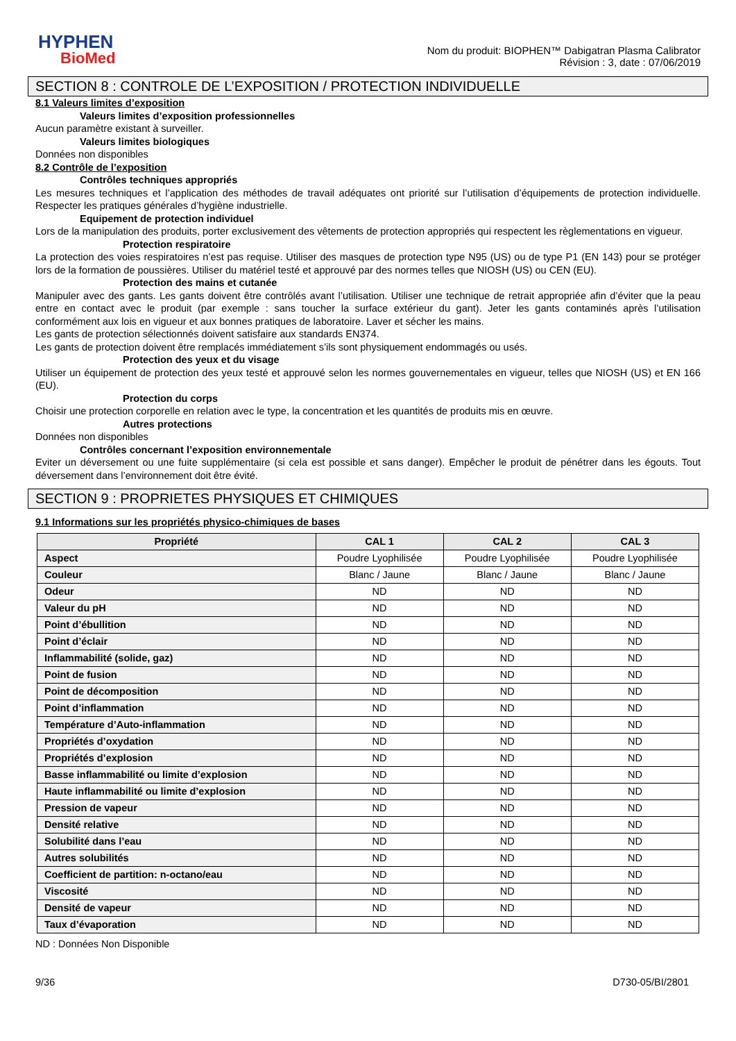HYPHEN
BioMed
Nom du produit: BIOPHEN™ Dabigatran Plasma Calibrator
Révision : 3, date : 07/06/2019
SECTION 8 : CONTROLE DE L’EXPOSITION / PROTECTION INDIVIDUELLE
8.1 Valeurs limites d’exposition
Valeurs limites d’exposition professionnelles
Aucun paramètre existant à surveiller.
Valeurs limites biologiques
Données non disponibles
8.2 Contrôle de l’exposition
Contrôles techniques appropriés
Les mesures techniques et l’application des méthodes de travail adéquates ont priorité sur l’utilisation d’équipements de protection individuelle. Respecter les pratiques générales d’hygiène industrielle.
Equipement de protection individuel
Lors de la manipulation des produits, porter exclusivement des vêtements de protection appropriés qui respectent les règlementations en vigueur.
Protection respiratoire
La protection des voies respiratoires n’est pas requise. Utiliser des masques de protection type N95 (US) ou de type P1 (EN 143) pour se protéger lors de la formation de poussières. Utiliser du matériel testé et approuvé par des normes telles que NIOSH (US) ou CEN (EU).
Protection des mains et cutanée
Manipuler avec des gants. Les gants doivent être contrôlés avant l’utilisation. Utiliser une technique de retrait appropriée afin d’éviter que la peau entre en contact avec le produit (par exemple : sans toucher la surface extérieur du gant). Jeter les gants contaminés après l’utilisation conformément aux lois en vigueur et aux bonnes pratiques de laboratoire. Laver et sécher les mains.
Les gants de protection sélectionnés doivent satisfaire aux standards EN374.
Les gants de protection doivent être remplacés immédiatement s’ils sont physiquement endommagés ou usés.
Protection des yeux et du visage
Utiliser un équipement de protection des yeux testé et approuvé selon les normes gouvernementales en vigueur, telles que NIOSH (US) et EN 166 (EU).
Protection du corps
Choisir une protection corporelle en relation avec le type, la concentration et les quantités de produits mis en œuvre.
Autres protections
Données non disponibles
Contrôles concernant l’exposition environnementale
Eviter un déversement ou une fuite supplémentaire (si cela est possible et sans danger). Empêcher le produit de pénétrer dans les égouts. Tout déversement dans l’environnement doit être évité.
SECTION 9 : PROPRIETES PHYSIQUES ET CHIMIQUES
9.1 Informations sur les propriétés physico-chimiques de bases
| Propriété | CAL 1 | CAL 2 | CAL 3 |
| --- | --- | --- | --- |
| Aspect | Poudre Lyophilisée | Poudre Lyophilisée | Poudre Lyophilisée |
| Couleur | Blanc / Jaune | Blanc / Jaune | Blanc / Jaune |
| Odeur | ND | ND | ND |
| Valeur du pH | ND | ND | ND |
| Point d’ébullition | ND | ND | ND |
| Point d’éclair | ND | ND | ND |
| Inflammabilité (solide, gaz) | ND | ND | ND |
| Point de fusion | ND | ND | ND |
| Point de décomposition | ND | ND | ND |
| Point d’inflammation | ND | ND | ND |
| Température d’Auto-inflammation | ND | ND | ND |
| Propriétés d’oxydation | ND | ND | ND |
| Propriétés d’explosion | ND | ND | ND |
| Basse inflammabilité ou limite d’explosion | ND | ND | ND |
| Haute inflammabilité ou limite d’explosion | ND | ND | ND |
| Pression de vapeur | ND | ND | ND |
| Densité relative | ND | ND | ND |
| Solubilité dans l’eau | ND | ND | ND |
| Autres solubilités | ND | ND | ND |
| Coefficient de partition: n-octano/eau | ND | ND | ND |
| Viscosité | ND | ND | ND |
| Densité de vapeur | ND | ND | ND |
| Taux d’évaporation | ND | ND | ND |
ND : Données Non Disponible
9/36 D730-05/BI/2801